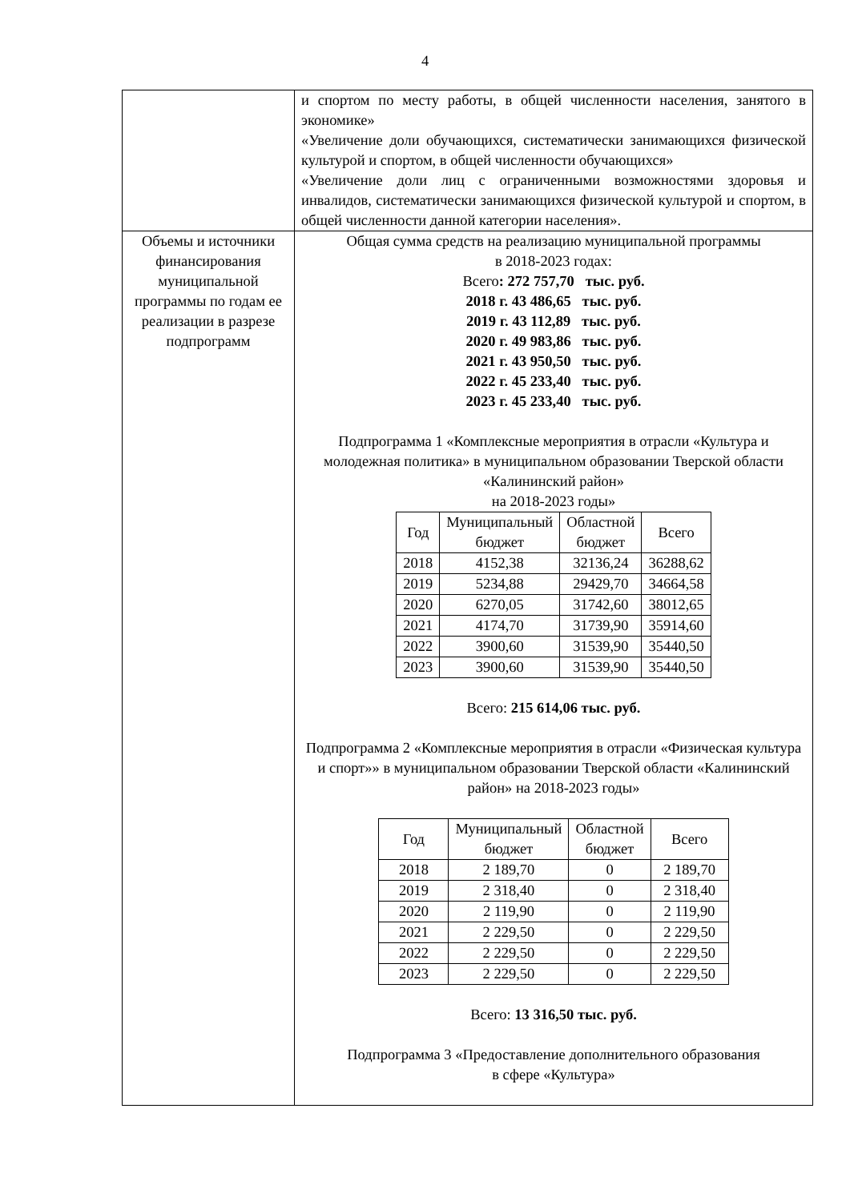4
| | и спортом по месту работы, в общей численности населения, занятого в экономике» «Увеличение доли обучающихся, систематически занимающихся физической культурой и спортом, в общей численности обучающихся» «Увеличение доли лиц с ограниченными возможностями здоровья и инвалидов, систематически занимающихся физической культурой и спортом, в общей численности данной категории населения». |
| Объемы и источники финансирования муниципальной программы по годам ее реализации в разрезе подпрограмм | Общая сумма средств на реализацию муниципальной программы в 2018-2023 годах: Всего : 272 757,70 тыс. руб. 2018 г. 43 486,65 тыс. руб. 2019 г. 43 112,89 тыс. руб. 2020 г. 49 983,86 тыс. руб. 2021 г. 43 950,50 тыс. руб. 2022 г. 45 233,40 тыс. руб. 2023 г. 45 233,40 тыс. руб. Подпрограмма 1 «Комплексные мероприятия в отрасли «Культура и молодежная политика» в муниципальном образовании Тверской области «Калининский район» на 2018-2023 годы» / Год / Муниципальный бюджет / Областной бюджет / Всего / / 2018 / 4152,38 / 32136,24 / 36288,62 / / 2019 / 5234,88 / 29429,70 / 34664,58 / / 2020 / 6270,05 / 31742,60 / 38012,65 / / 2021 / 4174,70 / 31739,90 / 35914,60 / / 2022 / 3900,60 / 31539,90 / 35440,50 / / 2023 / 3900,60 / 31539,90 / 35440,50 / Всего: 215 614,06 тыс. руб. Подпрограмма 2 «Комплексные мероприятия в отрасли «Физическая культура и спорт»» в муниципальном образовании Тверской области «Калининский район» на 2018-2023 годы» / Год / Муниципальный бюджет / Областной бюджет / Всего / / 2018 / 2 189,70 / 0 / 2 189,70 / / 2019 / 2 318,40 / 0 / 2 318,40 / / 2020 / 2 119,90 / 0 / 2 119,90 / / 2021 / 2 229,50 / 0 / 2 229,50 / / 2022 / 2 229,50 / 0 / 2 229,50 / / 2023 / 2 229,50 / 0 / 2 229,50 / Всего: 13 316,50 тыс. руб. Подпрограмма 3 «Предоставление дополнительного образования в сфере «Культура» |